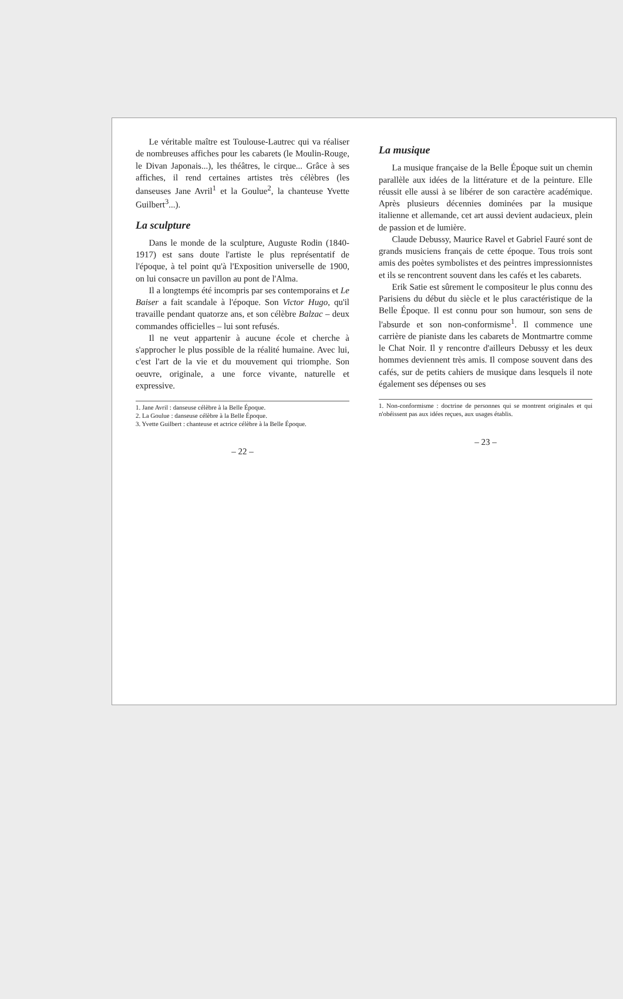Le véritable maître est Toulouse-Lautrec qui va réaliser de nombreuses affiches pour les cabarets (le Moulin-Rouge, le Divan Japonais...), les théâtres, le cirque... Grâce à ses affiches, il rend certaines artistes très célèbres (les danseuses Jane Avril<sup>1</sup> et la Goulue<sup>2</sup>, la chanteuse Yvette Guilbert<sup>3</sup>...).
La sculpture
Dans le monde de la sculpture, Auguste Rodin (1840-1917) est sans doute l'artiste le plus représentatif de l'époque, à tel point qu'à l'Exposition universelle de 1900, on lui consacre un pavillon au pont de l'Alma.
Il a longtemps été incompris par ses contemporains et Le Baiser a fait scandale à l'époque. Son Victor Hugo, qu'il travaille pendant quatorze ans, et son célèbre Balzac – deux commandes officielles – lui sont refusés.
Il ne veut appartenir à aucune école et cherche à s'approcher le plus possible de la réalité humaine. Avec lui, c'est l'art de la vie et du mouvement qui triomphe. Son oeuvre, originale, a une force vivante, naturelle et expressive.
1. Jane Avril : danseuse célèbre à la Belle Époque.
2. La Goulue : danseuse célèbre à la Belle Époque.
3. Yvette Guilbert : chanteuse et actrice célèbre à la Belle Époque.
– 22 –
La musique
La musique française de la Belle Époque suit un chemin parallèle aux idées de la littérature et de la peinture. Elle réussit elle aussi à se libérer de son caractère académique. Après plusieurs décennies dominées par la musique italienne et allemande, cet art aussi devient audacieux, plein de passion et de lumière.
Claude Debussy, Maurice Ravel et Gabriel Fauré sont de grands musiciens français de cette époque. Tous trois sont amis des poètes symbolistes et des peintres impressionnistes et ils se rencontrent souvent dans les cafés et les cabarets.
Erik Satie est sûrement le compositeur le plus connu des Parisiens du début du siècle et le plus caractéristique de la Belle Époque. Il est connu pour son humour, son sens de l'absurde et son non-conformisme<sup>1</sup>. Il commence une carrière de pianiste dans les cabarets de Montmartre comme le Chat Noir. Il y rencontre d'ailleurs Debussy et les deux hommes deviennent très amis. Il compose souvent dans des cafés, sur de petits cahiers de musique dans lesquels il note également ses dépenses ou ses
1. Non-conformisme : doctrine de personnes qui se montrent originales et qui n'obéissent pas aux idées reçues, aux usages établis.
– 23 –